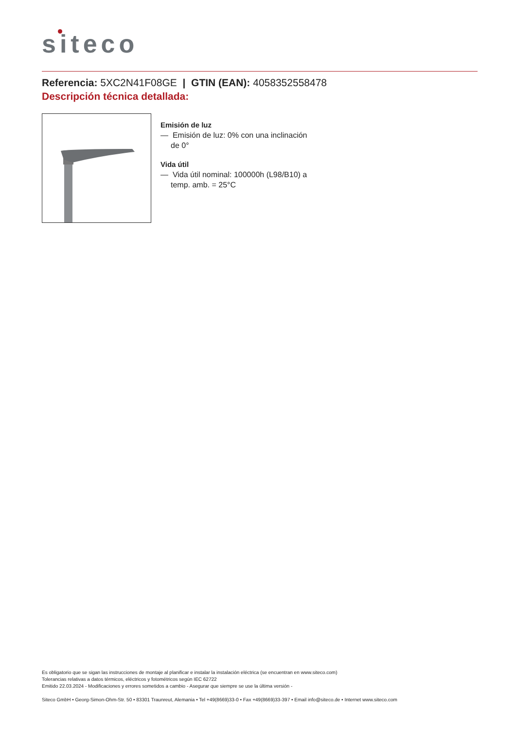siteco
Referencia: 5XC2N41F08GE | GTIN (EAN): 4058352558478
Descripción técnica detallada:
Emisión de luz
— Emisión de luz: 0% con una inclinación de 0°
Vida útil
— Vida útil nominal: 100000h (L98/B10) a temp. amb. = 25°C
Es obligatorio que se sigan las instrucciones de montaje al planificar e instalar la instalación eléctrica (se encuentran en www.siteco.com)
Tolerancias relativas a datos térmicos, eléctricos y fotométricos según IEC 62722
Emitido 22.03.2024 - Modificaciones y errores sometidos a cambio - Asegurar que siempre se use la última versión -
Siteco GmbH • Georg-Simon-Ohm-Str. 50 • 83301 Traunreut, Alemania • Tel +49(8669)33-0 • Fax +49(8669)33-397 • Email info@siteco.de • Internet www.siteco.com